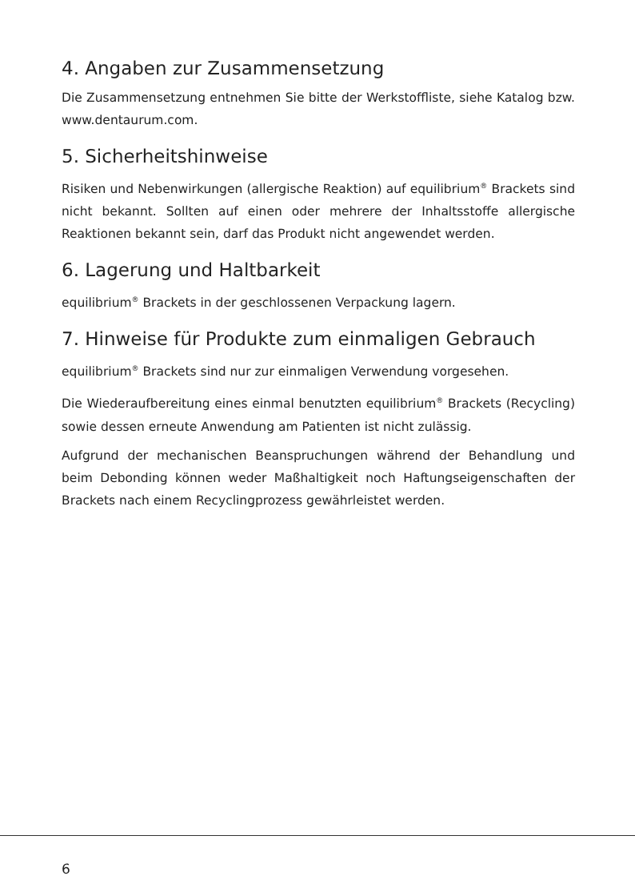4. Angaben zur Zusammensetzung
Die Zusammensetzung entnehmen Sie bitte der Werkstoffliste, siehe Katalog bzw. www.dentaurum.com.
5. Sicherheitshinweise
Risiken und Nebenwirkungen (allergische Reaktion) auf equilibrium<sup>®</sup> Brackets sind nicht bekannt. Sollten auf einen oder mehrere der Inhaltsstoffe allergische Reaktionen bekannt sein, darf das Produkt nicht angewendet werden.
6. Lagerung und Haltbarkeit
equilibrium<sup>®</sup> Brackets in der geschlossenen Verpackung lagern.
7. Hinweise für Produkte zum einmaligen Gebrauch
equilibrium<sup>®</sup> Brackets sind nur zur einmaligen Verwendung vorgesehen.
Die Wiederaufbereitung eines einmal benutzten equilibrium<sup>®</sup> Brackets (Recycling) sowie dessen erneute Anwendung am Patienten ist nicht zulässig.
Aufgrund der mechanischen Beanspruchungen während der Behandlung und beim Debonding können weder Maßhaltigkeit noch Haftungseigenschaften der Brackets nach einem Recyclingprozess gewährleistet werden.
6